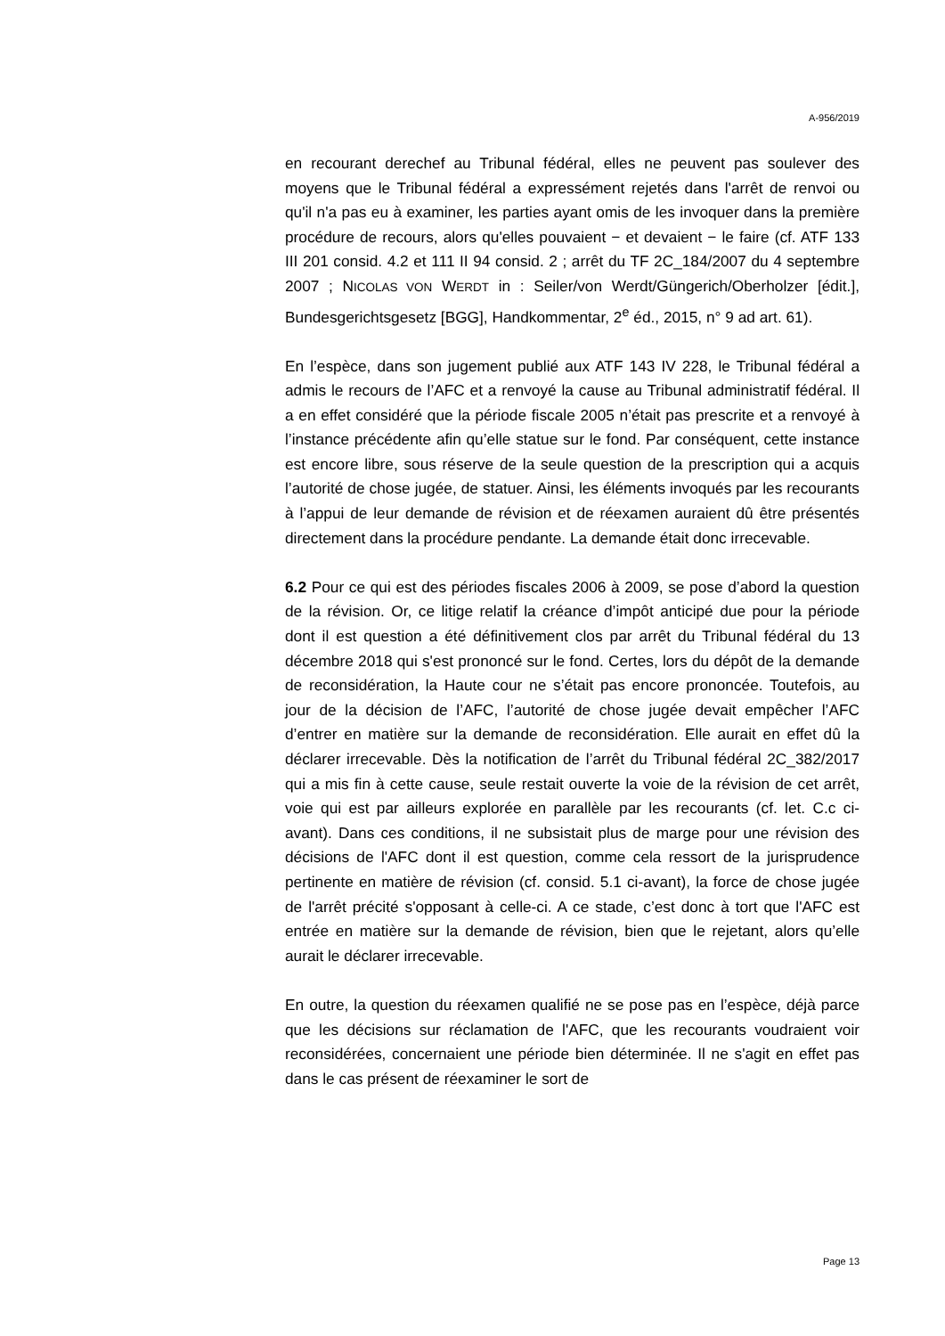A-956/2019
en recourant derechef au Tribunal fédéral, elles ne peuvent pas soulever des moyens que le Tribunal fédéral a expressément rejetés dans l'arrêt de renvoi ou qu'il n'a pas eu à examiner, les parties ayant omis de les invoquer dans la première procédure de recours, alors qu'elles pouvaient − et devaient − le faire (cf. ATF 133 III 201 consid. 4.2 et 111 II 94 consid. 2 ; arrêt du TF 2C_184/2007 du 4 septembre 2007 ; NICOLAS VON WERDT in : Seiler/von Werdt/Güngerich/Oberholzer [édit.], Bundesgerichtsgesetz [BGG], Handkommentar, 2<sup>e</sup> éd., 2015, n° 9 ad art. 61).
En l’espèce, dans son jugement publié aux ATF 143 IV 228, le Tribunal fédéral a admis le recours de l’AFC et a renvoyé la cause au Tribunal administratif fédéral. Il a en effet considéré que la période fiscale 2005 n’était pas prescrite et a renvoyé à l’instance précédente afin qu’elle statue sur le fond. Par conséquent, cette instance est encore libre, sous réserve de la seule question de la prescription qui a acquis l’autorité de chose jugée, de statuer. Ainsi, les éléments invoqués par les recourants à l’appui de leur demande de révision et de réexamen auraient dû être présentés directement dans la procédure pendante. La demande était donc irrecevable.
6.2 Pour ce qui est des périodes fiscales 2006 à 2009, se pose d’abord la question de la révision. Or, ce litige relatif la créance d’impôt anticipé due pour la période dont il est question a été définitivement clos par arrêt du Tribunal fédéral du 13 décembre 2018 qui s'est prononcé sur le fond. Certes, lors du dépôt de la demande de reconsidération, la Haute cour ne s’était pas encore prononcée. Toutefois, au jour de la décision de l’AFC, l’autorité de chose jugée devait empêcher l’AFC d’entrer en matière sur la demande de reconsidération. Elle aurait en effet dû la déclarer irrecevable. Dès la notification de l’arrêt du Tribunal fédéral 2C_382/2017 qui a mis fin à cette cause, seule restait ouverte la voie de la révision de cet arrêt, voie qui est par ailleurs explorée en parallèle par les recourants (cf. let. C.c ci-avant). Dans ces conditions, il ne subsistait plus de marge pour une révision des décisions de l'AFC dont il est question, comme cela ressort de la jurisprudence pertinente en matière de révision (cf. consid. 5.1 ci-avant), la force de chose jugée de l'arrêt précité s'opposant à celle-ci. A ce stade, c’est donc à tort que l'AFC est entrée en matière sur la demande de révision, bien que le rejetant, alors qu’elle aurait le déclarer irrecevable.
En outre, la question du réexamen qualifié ne se pose pas en l’espèce, déjà parce que les décisions sur réclamation de l'AFC, que les recourants voudraient voir reconsidérées, concernaient une période bien déterminée. Il ne s'agit en effet pas dans le cas présent de réexaminer le sort de
Page 13